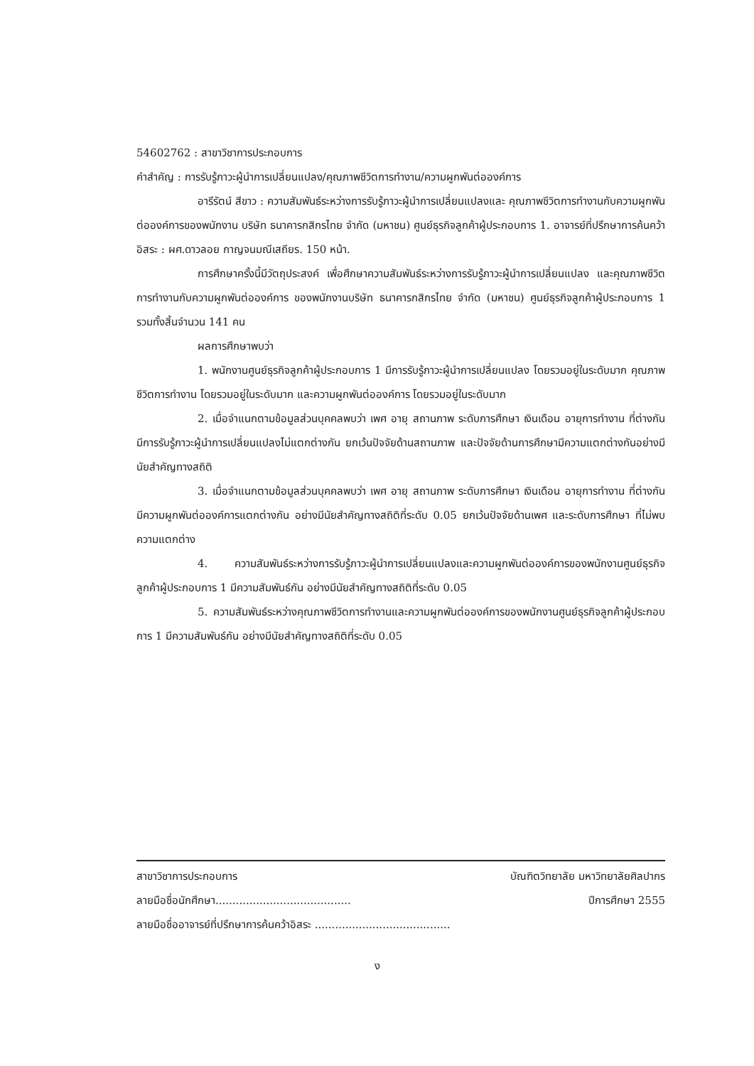54602762 : สาขาวิชาการประกอบการ
คำสำคัญ : การรับรู้ภาวะผู้นำการเปลี่ยนแปลง/คุณภาพชีวิตการทำงาน/ความผูกพันต่อองค์การ
อารีรัตน์ สีขาว : ความสัมพันธ์ระหว่างการรับรู้ภาวะผู้นำการเปลี่ยนแปลงและ คุณภาพชีวิตการทำงานกับความผูกพันต่อองค์การของพนักงาน บริษัท ธนาคารกสิกรไทย จำกัด (มหาชน) ศูนย์ธุรกิจลูกค้าผู้ประกอบการ 1. อาจารย์ที่ปรึกษาการค้นคว้าอิสระ : ผศ.ดาวลอย กาญจนมณีเสถียร. 150 หน้า.
การศึกษาครั้งนี้มีวัตถุประสงค์ เพื่อศึกษาความสัมพันธ์ระหว่างการรับรู้ภาวะผู้นำการเปลี่ยนแปลง และคุณภาพชีวิตการทำงานกับความผูกพันต่อองค์การ ของพนักงานบริษัท ธนาคารกสิกรไทย จำกัด (มหาชน) ศูนย์ธุรกิจลูกค้าผู้ประกอบการ 1 รวมทั้งสิ้นจำนวน 141 คน
ผลการศึกษาพบว่า
1. พนักงานศูนย์ธุรกิจลูกค้าผู้ประกอบการ 1 มีการรับรู้ภาวะผู้นำการเปลี่ยนแปลง โดยรวมอยู่ในระดับมาก คุณภาพชีวิตการทำงาน โดยรวมอยู่ในระดับมาก และความผูกพันต่อองค์การ โดยรวมอยู่ในระดับมาก
2. เมื่อจำแนกตามข้อมูลส่วนบุคคลพบว่า เพศ อายุ สถานภาพ ระดับการศึกษา เงินเดือน อายุการทำงาน ที่ต่างกัน มีการรับรู้ภาวะผู้นำการเปลี่ยนแปลงไม่แตกต่างกัน ยกเว้นปัจจัยด้านสถานภาพ และปัจจัยด้านการศึกษามีความแตกต่างกันอย่างมีนัยสำคัญทางสถิติ
3. เมื่อจำแนกตามข้อมูลส่วนบุคคลพบว่า เพศ อายุ สถานภาพ ระดับการศึกษา เงินเดือน อายุการทำงาน ที่ต่างกัน มีความผูกพันต่อองค์การแตกต่างกัน อย่างมีนัยสำคัญทางสถิติที่ระดับ 0.05 ยกเว้นปัจจัยด้านเพศ และระดับการศึกษา ที่ไม่พบความแตกต่าง
4. ความสัมพันธ์ระหว่างการรับรู้ภาวะผู้นำการเปลี่ยนแปลงและความผูกพันต่อองค์การของพนักงานศูนย์ธุรกิจลูกค้าผู้ประกอบการ 1 มีความสัมพันธ์กัน อย่างมีนัยสำคัญทางสถิติที่ระดับ 0.05
5. ความสัมพันธ์ระหว่างคุณภาพชีวิตการทำงานและความผูกพันต่อองค์การของพนักงานศูนย์ธุรกิจลูกค้าผู้ประกอบการ 1 มีความสัมพันธ์กัน อย่างมีนัยสำคัญทางสถิติที่ระดับ 0.05
สาขาวิชาการประกอบการ บัณฑิตวิทยาลัย มหาวิทยาลัยศิลปากร
ลายมือชื่อนักศึกษา........................................ ปีการศึกษา 2555
ลายมือชื่ออาจารย์ที่ปรึกษาการค้นคว้าอิสระ ........................................
ง